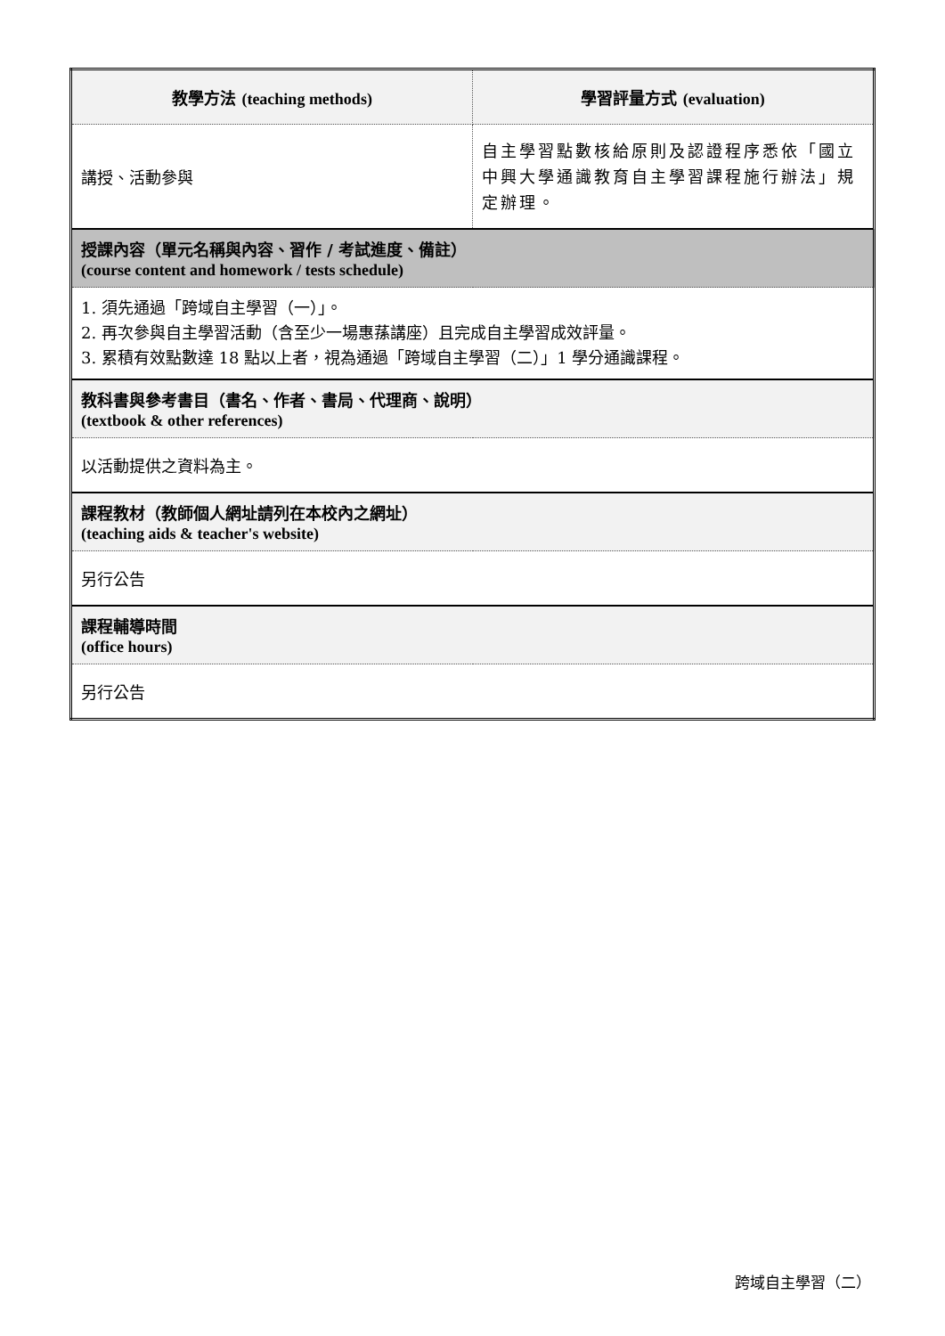| 教學方法 (teaching methods) | 學習評量方式 (evaluation) |
| 講授、活動參與 | 自主學習點數核給原則及認證程序悉依「國立中興大學通識教育自主學習課程施行辦法」規定辦理。 |
| 授課內容（單元名稱與內容、習作 / 考試進度、備註） (course content and homework / tests schedule) | |
| 1. 須先通過「跨域自主學習（一）」。 2. 再次參與自主學習活動（含至少一場惠蓀講座）且完成自主學習成效評量。 3. 累積有效點數達 18 點以上者，視為通過「跨域自主學習（二）」1 學分通識課程。 | |
| 教科書與參考書目（書名、作者、書局、代理商、說明） (textbook & other references) | |
| 以活動提供之資料為主。 | |
| 課程教材（教師個人網址請列在本校內之網址） (teaching aids & teacher's website) | |
| 另行公告 | |
| 課程輔導時間 (office hours) | |
| 另行公告 | |
跨域自主學習（二）